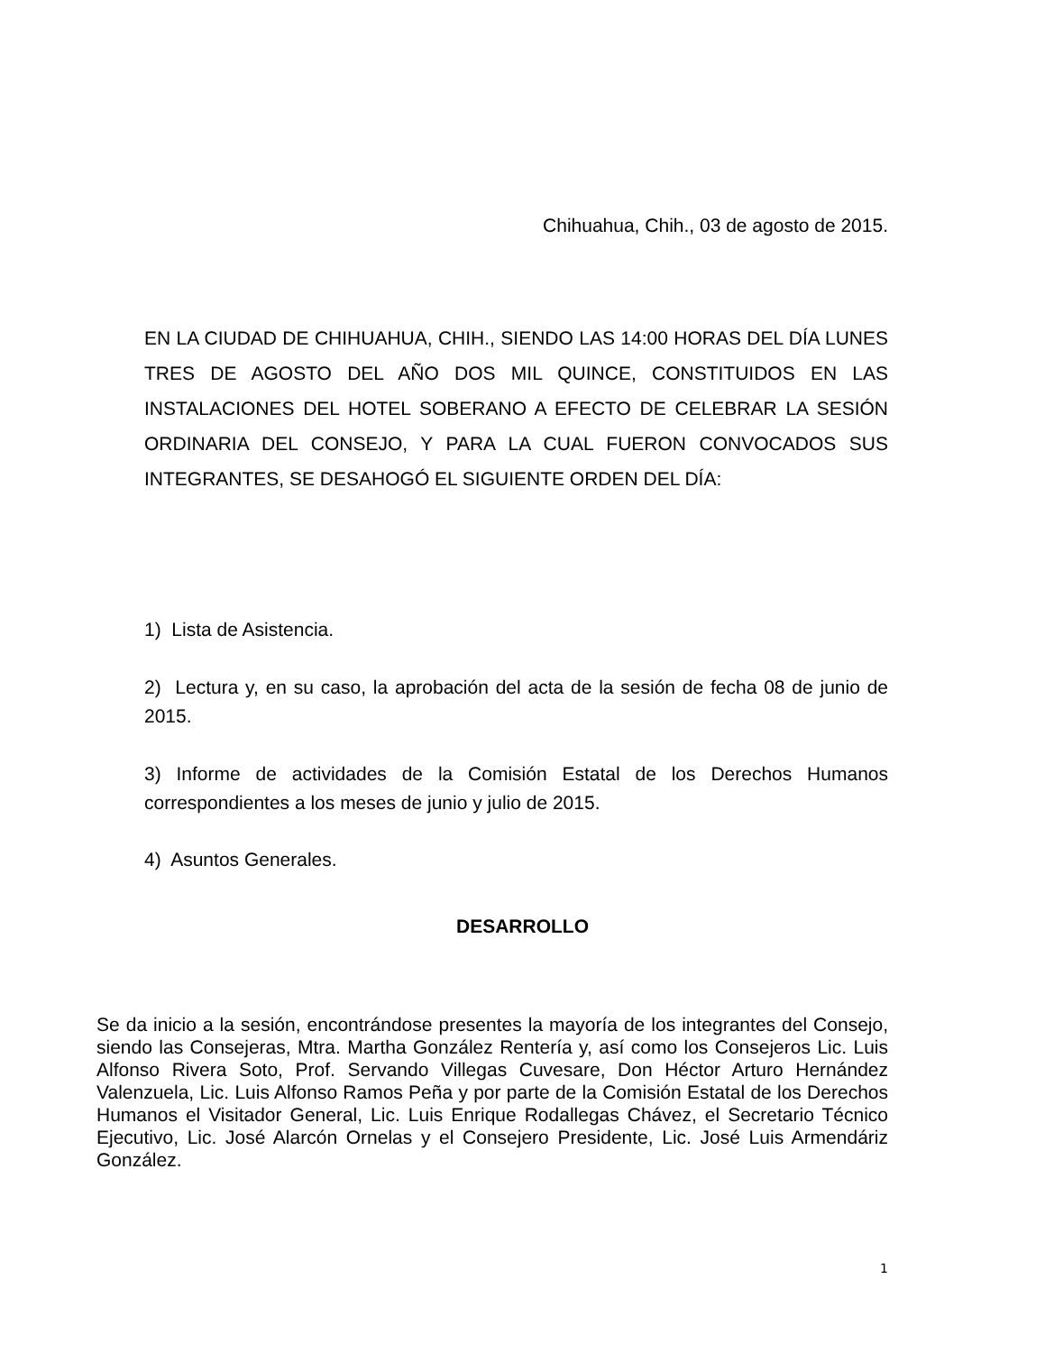Chihuahua, Chih., 03 de agosto de 2015.
EN LA CIUDAD DE CHIHUAHUA, CHIH., SIENDO LAS 14:00 HORAS DEL DÍA LUNES TRES DE AGOSTO DEL AÑO DOS MIL QUINCE, CONSTITUIDOS EN LAS INSTALACIONES DEL HOTEL SOBERANO A EFECTO DE CELEBRAR LA SESIÓN ORDINARIA DEL CONSEJO, Y PARA LA CUAL FUERON CONVOCADOS SUS INTEGRANTES, SE DESAHOGÓ EL SIGUIENTE ORDEN DEL DÍA:
1) Lista de Asistencia.
2) Lectura y, en su caso, la aprobación del acta de la sesión de fecha 08 de junio de 2015.
3) Informe de actividades de la Comisión Estatal de los Derechos Humanos correspondientes a los meses de junio y julio de 2015.
4) Asuntos Generales.
DESARROLLO
Se da inicio a la sesión, encontrándose presentes la mayoría de los integrantes del Consejo, siendo las Consejeras, Mtra. Martha González Rentería y, así como los Consejeros Lic. Luis Alfonso Rivera Soto, Prof. Servando Villegas Cuvesare, Don Héctor Arturo Hernández Valenzuela, Lic. Luis Alfonso Ramos Peña y por parte de la Comisión Estatal de los Derechos Humanos el Visitador General, Lic. Luis Enrique Rodallegas Chávez, el Secretario Técnico Ejecutivo, Lic. José Alarcón Ornelas y el Consejero Presidente, Lic. José Luis Armendáriz González.
1